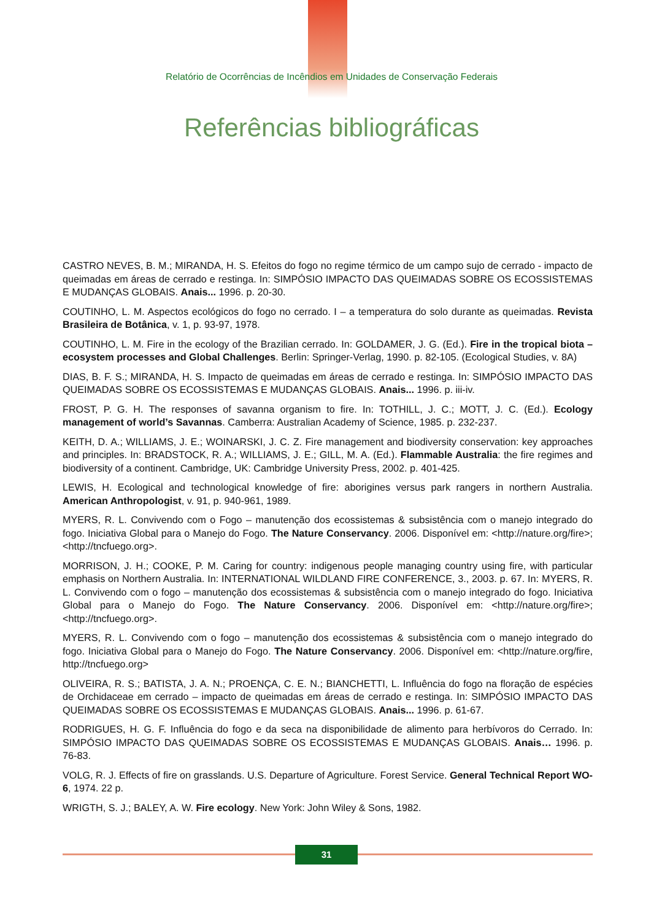Relatório de Ocorrências de Incêndios em Unidades de Conservação Federais
Referências bibliográficas
CASTRO NEVES, B. M.; MIRANDA, H. S. Efeitos do fogo no regime térmico de um campo sujo de cerrado - impacto de queimadas em áreas de cerrado e restinga. In: SIMPÓSIO IMPACTO DAS QUEIMADAS SOBRE OS ECOSSISTEMAS E MUDANÇAS GLOBAIS. Anais... 1996. p. 20-30.
COUTINHO, L. M. Aspectos ecológicos do fogo no cerrado. I – a temperatura do solo durante as queimadas. Revista Brasileira de Botânica, v. 1, p. 93-97, 1978.
COUTINHO, L. M. Fire in the ecology of the Brazilian cerrado. In: GOLDAMER, J. G. (Ed.). Fire in the tropical biota – ecosystem processes and Global Challenges. Berlin: Springer-Verlag, 1990. p. 82-105. (Ecological Studies, v. 8A)
DIAS, B. F. S.; MIRANDA, H. S. Impacto de queimadas em áreas de cerrado e restinga. In: SIMPÓSIO IMPACTO DAS QUEIMADAS SOBRE OS ECOSSISTEMAS E MUDANÇAS GLOBAIS. Anais... 1996. p. iii-iv.
FROST, P. G. H. The responses of savanna organism to fire. In: TOTHILL, J. C.; MOTT, J. C. (Ed.). Ecology management of world’s Savannas. Camberra: Australian Academy of Science, 1985. p. 232-237.
KEITH, D. A.; WILLIAMS, J. E.; WOINARSKI, J. C. Z. Fire management and biodiversity conservation: key approaches and principles. In: BRADSTOCK, R. A.; WILLIAMS, J. E.; GILL, M. A. (Ed.). Flammable Australia: the fire regimes and biodiversity of a continent. Cambridge, UK: Cambridge University Press, 2002. p. 401-425.
LEWIS, H. Ecological and technological knowledge of fire: aborigines versus park rangers in northern Australia. American Anthropologist, v. 91, p. 940-961, 1989.
MYERS, R. L. Convivendo com o Fogo – manutenção dos ecossistemas & subsistência com o manejo integrado do fogo. Iniciativa Global para o Manejo do Fogo. The Nature Conservancy. 2006. Disponível em: <http://nature.org/fire>; <http://tncfuego.org>.
MORRISON, J. H.; COOKE, P. M. Caring for country: indigenous people managing country using fire, with particular emphasis on Northern Australia. In: INTERNATIONAL WILDLAND FIRE CONFERENCE, 3., 2003. p. 67. In: MYERS, R. L. Convivendo com o fogo – manutenção dos ecossistemas & subsistência com o manejo integrado do fogo. Iniciativa Global para o Manejo do Fogo. The Nature Conservancy. 2006. Disponível em: <http://nature.org/fire>; <http://tncfuego.org>.
MYERS, R. L. Convivendo com o fogo – manutenção dos ecossistemas & subsistência com o manejo integrado do fogo. Iniciativa Global para o Manejo do Fogo. The Nature Conservancy. 2006. Disponível em: <http://nature.org/fire, http://tncfuego.org>
OLIVEIRA, R. S.; BATISTA, J. A. N.; PROENÇA, C. E. N.; BIANCHETTI, L. Influência do fogo na floração de espécies de Orchidaceae em cerrado – impacto de queimadas em áreas de cerrado e restinga. In: SIMPÓSIO IMPACTO DAS QUEIMADAS SOBRE OS ECOSSISTEMAS E MUDANÇAS GLOBAIS. Anais... 1996. p. 61-67.
RODRIGUES, H. G. F. Influência do fogo e da seca na disponibilidade de alimento para herbívoros do Cerrado. In: SIMPÓSIO IMPACTO DAS QUEIMADAS SOBRE OS ECOSSISTEMAS E MUDANÇAS GLOBAIS. Anais… 1996. p. 76-83.
VOLG, R. J. Effects of fire on grasslands. U.S. Departure of Agriculture. Forest Service. General Technical Report WO-6, 1974. 22 p.
WRIGTH, S. J.; BALEY, A. W. Fire ecology. New York: John Wiley & Sons, 1982.
31